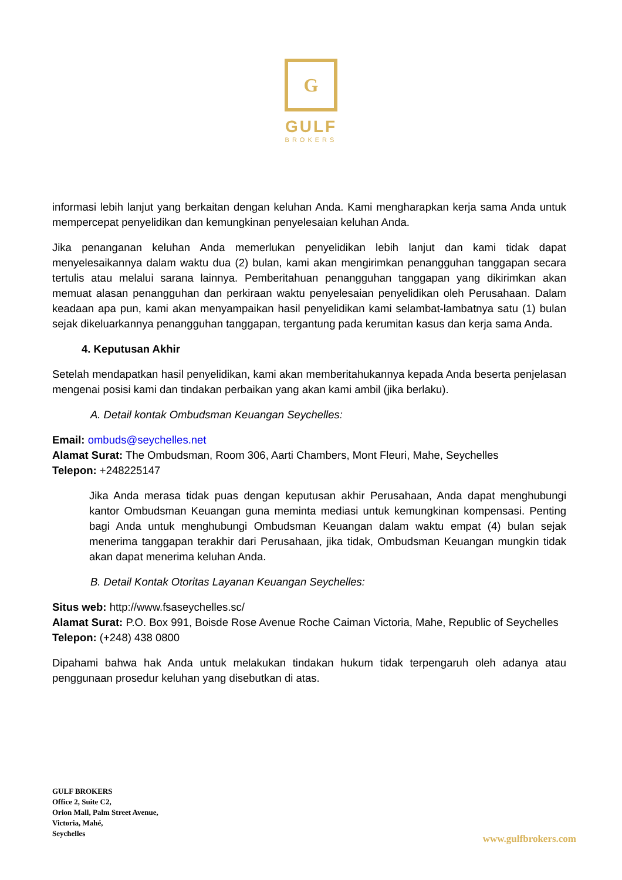G
GULF
BROKERS
informasi lebih lanjut yang berkaitan dengan keluhan Anda. Kami mengharapkan kerja sama Anda untuk mempercepat penyelidikan dan kemungkinan penyelesaian keluhan Anda.
Jika penanganan keluhan Anda memerlukan penyelidikan lebih lanjut dan kami tidak dapat menyelesaikannya dalam waktu dua (2) bulan, kami akan mengirimkan penangguhan tanggapan secara tertulis atau melalui sarana lainnya. Pemberitahuan penangguhan tanggapan yang dikirimkan akan memuat alasan penangguhan dan perkiraan waktu penyelesaian penyelidikan oleh Perusahaan. Dalam keadaan apa pun, kami akan menyampaikan hasil penyelidikan kami selambat-lambatnya satu (1) bulan sejak dikeluarkannya penangguhan tanggapan, tergantung pada kerumitan kasus dan kerja sama Anda.
4. Keputusan Akhir
Setelah mendapatkan hasil penyelidikan, kami akan memberitahukannya kepada Anda beserta penjelasan mengenai posisi kami dan tindakan perbaikan yang akan kami ambil (jika berlaku).
A. Detail kontak Ombudsman Keuangan Seychelles:
Email: ombuds@seychelles.net
Alamat Surat: The Ombudsman, Room 306, Aarti Chambers, Mont Fleuri, Mahe, Seychelles
Telepon: +248225147
Jika Anda merasa tidak puas dengan keputusan akhir Perusahaan, Anda dapat menghubungi kantor Ombudsman Keuangan guna meminta mediasi untuk kemungkinan kompensasi. Penting bagi Anda untuk menghubungi Ombudsman Keuangan dalam waktu empat (4) bulan sejak menerima tanggapan terakhir dari Perusahaan, jika tidak, Ombudsman Keuangan mungkin tidak akan dapat menerima keluhan Anda.
B. Detail Kontak Otoritas Layanan Keuangan Seychelles:
Situs web: http://www.fsaseychelles.sc/
Alamat Surat: P.O. Box 991, Boisde Rose Avenue Roche Caiman Victoria, Mahe, Republic of Seychelles
Telepon: (+248) 438 0800
Dipahami bahwa hak Anda untuk melakukan tindakan hukum tidak terpengaruh oleh adanya atau penggunaan prosedur keluhan yang disebutkan di atas.
GULF BROKERS
Office 2, Suite C2,
Orion Mall, Palm Street Avenue,
Victoria, Mahé,
Seychelles
www.gulfbrokers.com